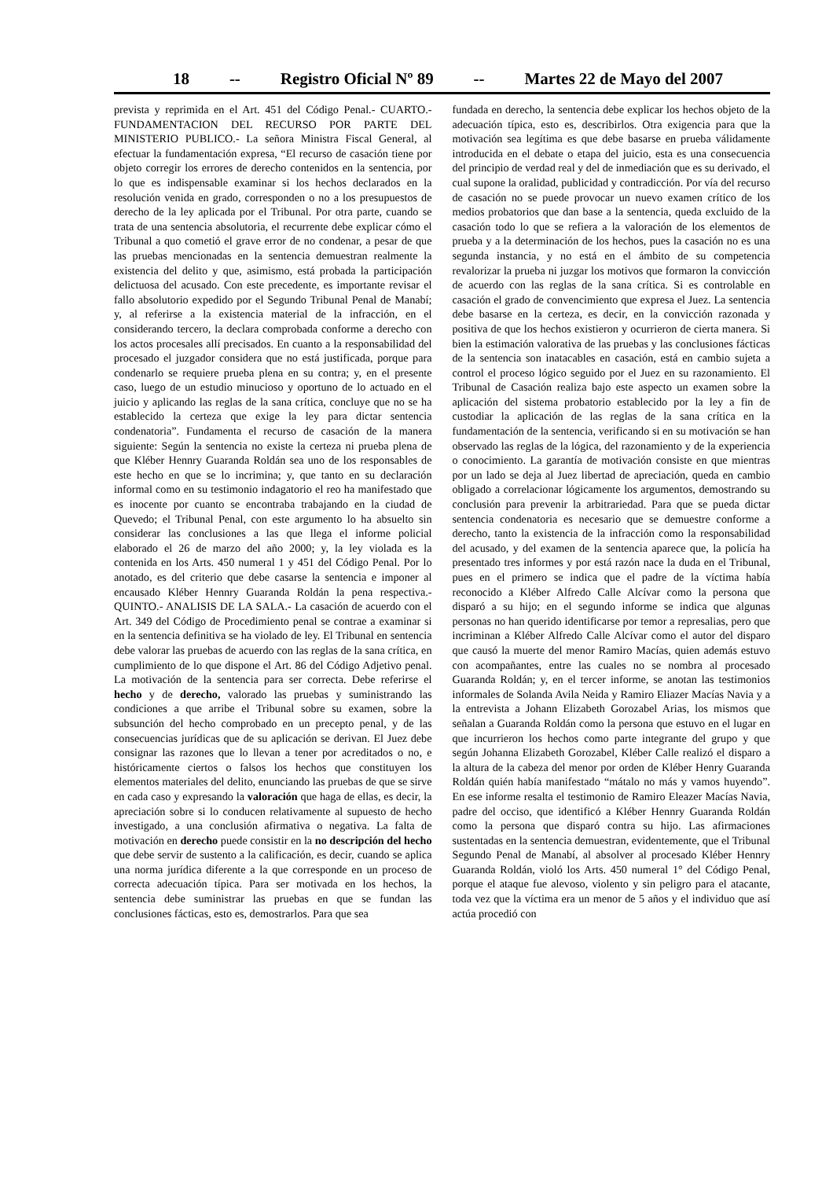18 -- Registro Oficial Nº 89 -- Martes 22 de Mayo del 2007
prevista y reprimida en el Art. 451 del Código Penal.- CUARTO.- FUNDAMENTACION DEL RECURSO POR PARTE DEL MINISTERIO PUBLICO.- La señora Ministra Fiscal General, al efectuar la fundamentación expresa, “El recurso de casación tiene por objeto corregir los errores de derecho contenidos en la sentencia, por lo que es indispensable examinar si los hechos declarados en la resolución venida en grado, corresponden o no a los presupuestos de derecho de la ley aplicada por el Tribunal. Por otra parte, cuando se trata de una sentencia absolutoria, el recurrente debe explicar cómo el Tribunal a quo cometió el grave error de no condenar, a pesar de que las pruebas mencionadas en la sentencia demuestran realmente la existencia del delito y que, asimismo, está probada la participación delictuosa del acusado. Con este precedente, es importante revisar el fallo absolutorio expedido por el Segundo Tribunal Penal de Manabí; y, al referirse a la existencia material de la infracción, en el considerando tercero, la declara comprobada conforme a derecho con los actos procesales allí precisados. En cuanto a la responsabilidad del procesado el juzgador considera que no está justificada, porque para condenarlo se requiere prueba plena en su contra; y, en el presente caso, luego de un estudio minucioso y oportuno de lo actuado en el juicio y aplicando las reglas de la sana crítica, concluye que no se ha establecido la certeza que exige la ley para dictar sentencia condenatoria”. Fundamenta el recurso de casación de la manera siguiente: Según la sentencia no existe la certeza ni prueba plena de que Kléber Hennry Guaranda Roldán sea uno de los responsables de este hecho en que se lo incrimina; y, que tanto en su declaración informal como en su testimonio indagatorio el reo ha manifestado que es inocente por cuanto se encontraba trabajando en la ciudad de Quevedo; el Tribunal Penal, con este argumento lo ha absuelto sin considerar las conclusiones a las que llega el informe policial elaborado el 26 de marzo del año 2000; y, la ley violada es la contenida en los Arts. 450 numeral 1 y 451 del Código Penal. Por lo anotado, es del criterio que debe casarse la sentencia e imponer al encausado Kléber Hennry Guaranda Roldán la pena respectiva.- QUINTO.- ANALISIS DE LA SALA.- La casación de acuerdo con el Art. 349 del Código de Procedimiento penal se contrae a examinar si en la sentencia definitiva se ha violado de ley. El Tribunal en sentencia debe valorar las pruebas de acuerdo con las reglas de la sana crítica, en cumplimiento de lo que dispone el Art. 86 del Código Adjetivo penal. La motivación de la sentencia para ser correcta. Debe referirse el hecho y de derecho, valorado las pruebas y suministrando las condiciones a que arribe el Tribunal sobre su examen, sobre la subsunción del hecho comprobado en un precepto penal, y de las consecuencias jurídicas que de su aplicación se derivan. El Juez debe consignar las razones que lo llevan a tener por acreditados o no, e históricamente ciertos o falsos los hechos que constituyen los elementos materiales del delito, enunciando las pruebas de que se sirve en cada caso y expresando la valoración que haga de ellas, es decir, la apreciación sobre si lo conducen relativamente al supuesto de hecho investigado, a una conclusión afirmativa o negativa. La falta de motivación en derecho puede consistir en la no descripción del hecho que debe servir de sustento a la calificación, es decir, cuando se aplica una norma jurídica diferente a la que corresponde en un proceso de correcta adecuación típica. Para ser motivada en los hechos, la sentencia debe suministrar las pruebas en que se fundan las conclusiones fácticas, esto es, demostrarlos. Para que sea
fundada en derecho, la sentencia debe explicar los hechos objeto de la adecuación típica, esto es, describirlos. Otra exigencia para que la motivación sea legítima es que debe basarse en prueba válidamente introducida en el debate o etapa del juicio, esta es una consecuencia del principio de verdad real y del de inmediación que es su derivado, el cual supone la oralidad, publicidad y contradicción. Por vía del recurso de casación no se puede provocar un nuevo examen crítico de los medios probatorios que dan base a la sentencia, queda excluido de la casación todo lo que se refiera a la valoración de los elementos de prueba y a la determinación de los hechos, pues la casación no es una segunda instancia, y no está en el ámbito de su competencia revalorizar la prueba ni juzgar los motivos que formaron la convicción de acuerdo con las reglas de la sana crítica. Si es controlable en casación el grado de convencimiento que expresa el Juez. La sentencia debe basarse en la certeza, es decir, en la convicción razonada y positiva de que los hechos existieron y ocurrieron de cierta manera. Si bien la estimación valorativa de las pruebas y las conclusiones fácticas de la sentencia son inatacables en casación, está en cambio sujeta a control el proceso lógico seguido por el Juez en su razonamiento. El Tribunal de Casación realiza bajo este aspecto un examen sobre la aplicación del sistema probatorio establecido por la ley a fin de custodiar la aplicación de las reglas de la sana crítica en la fundamentación de la sentencia, verificando si en su motivación se han observado las reglas de la lógica, del razonamiento y de la experiencia o conocimiento. La garantía de motivación consiste en que mientras por un lado se deja al Juez libertad de apreciación, queda en cambio obligado a correlacionar lógicamente los argumentos, demostrando su conclusión para prevenir la arbitrariedad. Para que se pueda dictar sentencia condenatoria es necesario que se demuestre conforme a derecho, tanto la existencia de la infracción como la responsabilidad del acusado, y del examen de la sentencia aparece que, la policía ha presentado tres informes y por está razón nace la duda en el Tribunal, pues en el primero se indica que el padre de la víctima había reconocido a Kléber Alfredo Calle Alcívar como la persona que disparó a su hijo; en el segundo informe se indica que algunas personas no han querido identificarse por temor a represalias, pero que incriminan a Kléber Alfredo Calle Alcívar como el autor del disparo que causó la muerte del menor Ramiro Macías, quien además estuvo con acompañantes, entre las cuales no se nombra al procesado Guaranda Roldán; y, en el tercer informe, se anotan las testimonios informales de Solanda Avila Neida y Ramiro Eliazer Macías Navia y a la entrevista a Johann Elizabeth Gorozabel Arias, los mismos que señalan a Guaranda Roldán como la persona que estuvo en el lugar en que incurrieron los hechos como parte integrante del grupo y que según Johanna Elizabeth Gorozabel, Kléber Calle realizó el disparo a la altura de la cabeza del menor por orden de Kléber Henry Guaranda Roldán quién había manifestado “mátalo no más y vamos huyendo”. En ese informe resalta el testimonio de Ramiro Eleazer Macías Navia, padre del occiso, que identificó a Kléber Hennry Guaranda Roldán como la persona que disparó contra su hijo. Las afirmaciones sustentadas en la sentencia demuestran, evidentemente, que el Tribunal Segundo Penal de Manabí, al absolver al procesado Kléber Hennry Guaranda Roldán, violó los Arts. 450 numeral 1° del Código Penal, porque el ataque fue alevoso, violento y sin peligro para el atacante, toda vez que la víctima era un menor de 5 años y el individuo que así actúa procedió con